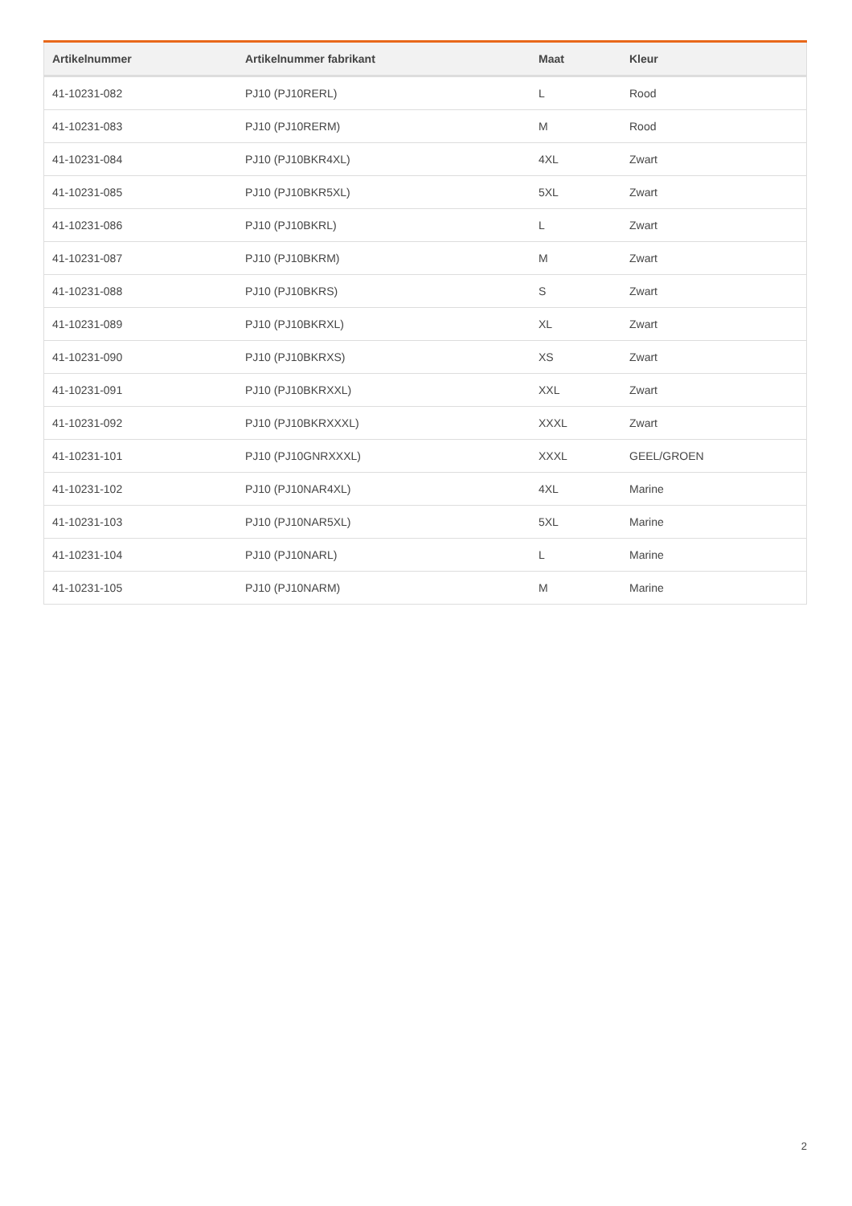| Artikelnummer | Artikelnummer fabrikant | Maat | Kleur |
| --- | --- | --- | --- |
| 41-10231-082 | PJ10 (PJ10RERL) | L | Rood |
| 41-10231-083 | PJ10 (PJ10RERM) | M | Rood |
| 41-10231-084 | PJ10 (PJ10BKR4XL) | 4XL | Zwart |
| 41-10231-085 | PJ10 (PJ10BKR5XL) | 5XL | Zwart |
| 41-10231-086 | PJ10 (PJ10BKRL) | L | Zwart |
| 41-10231-087 | PJ10 (PJ10BKRM) | M | Zwart |
| 41-10231-088 | PJ10 (PJ10BKRS) | S | Zwart |
| 41-10231-089 | PJ10 (PJ10BKRXL) | XL | Zwart |
| 41-10231-090 | PJ10 (PJ10BKRXS) | XS | Zwart |
| 41-10231-091 | PJ10 (PJ10BKRXXL) | XXL | Zwart |
| 41-10231-092 | PJ10 (PJ10BKRXXXL) | XXXL | Zwart |
| 41-10231-101 | PJ10 (PJ10GNRXXXL) | XXXL | GEEL/GROEN |
| 41-10231-102 | PJ10 (PJ10NAR4XL) | 4XL | Marine |
| 41-10231-103 | PJ10 (PJ10NAR5XL) | 5XL | Marine |
| 41-10231-104 | PJ10 (PJ10NARL) | L | Marine |
| 41-10231-105 | PJ10 (PJ10NARM) | M | Marine |
2